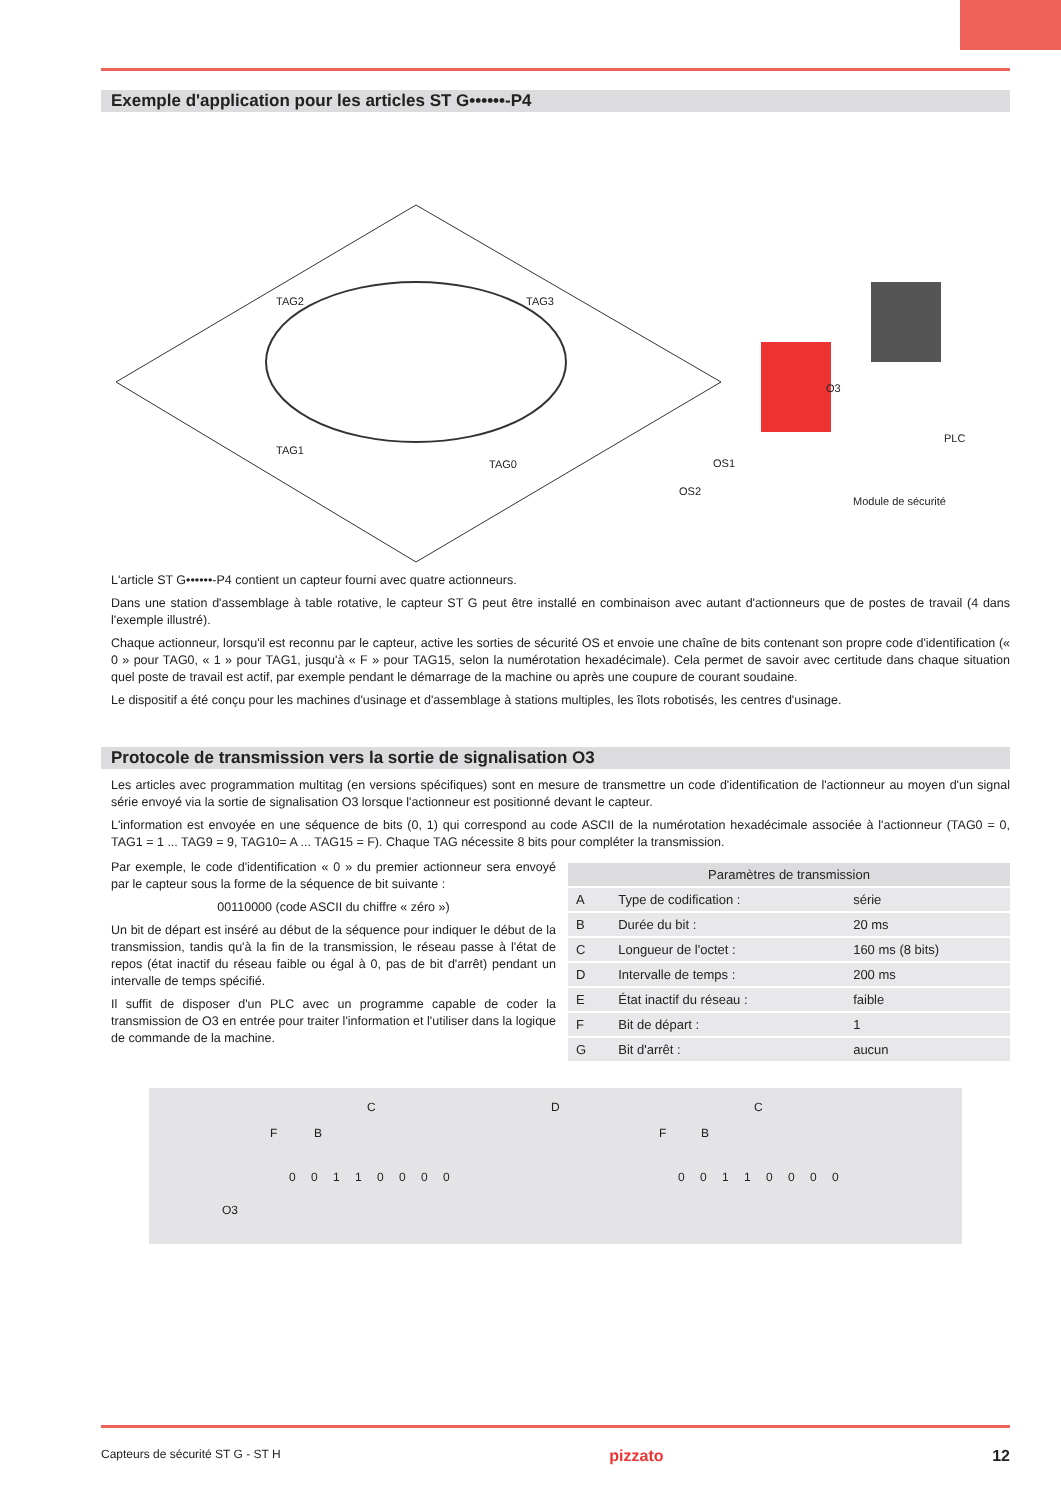Exemple d'application pour les articles ST G••••••-P4
TAG2 TAG3
TAG1
TAG0
O3
PLC
OS1
OS2
Module de sécurité
L'article ST G••••••-P4 contient un capteur fourni avec quatre actionneurs.
Dans une station d'assemblage à table rotative, le capteur ST G peut être installé en combinaison avec autant d'actionneurs que de postes de travail (4 dans l'exemple illustré).
Chaque actionneur, lorsqu'il est reconnu par le capteur, active les sorties de sécurité OS et envoie une chaîne de bits contenant son propre code d'identification (« 0 » pour TAG0, « 1 » pour TAG1, jusqu'à « F » pour TAG15, selon la numérotation hexadécimale). Cela permet de savoir avec certitude dans chaque situation quel poste de travail est actif, par exemple pendant le démarrage de la machine ou après une coupure de courant soudaine.
Le dispositif a été conçu pour les machines d'usinage et d'assemblage à stations multiples, les îlots robotisés, les centres d'usinage.
Protocole de transmission vers la sortie de signalisation O3
Les articles avec programmation multitag (en versions spécifiques) sont en mesure de transmettre un code d'identification de l'actionneur au moyen d'un signal série envoyé via la sortie de signalisation O3 lorsque l'actionneur est positionné devant le capteur.
L'information est envoyée en une séquence de bits (0, 1) qui correspond au code ASCII de la numérotation hexadécimale associée à l'actionneur (TAG0 = 0, TAG1 = 1 ... TAG9 = 9, TAG10= A ... TAG15 = F). Chaque TAG nécessite 8 bits pour compléter la transmission.
Par exemple, le code d'identification « 0 » du premier actionneur sera envoyé par le capteur sous la forme de la séquence de bit suivante :
00110000 (code ASCII du chiffre « zéro »)
Un bit de départ est inséré au début de la séquence pour indiquer le début de la transmission, tandis qu'à la fin de la transmission, le réseau passe à l'état de repos (état inactif du réseau faible ou égal à 0, pas de bit d'arrêt) pendant un intervalle de temps spécifié.
Il suffit de disposer d'un PLC avec un programme capable de coder la transmission de O3 en entrée pour traiter l'information et l'utiliser dans la logique de commande de la machine.
| Paramètres de transmission | | |
| --- | --- | --- |
| A | Type de codification : | série |
| B | Durée du bit : | 20 ms |
| C | Longueur de l'octet : | 160 ms (8 bits) |
| D | Intervalle de temps : | 200 ms |
| E | État inactif du réseau : | faible |
| F | Bit de départ : | 1 |
| G | Bit d'arrêt : | aucun |
C D C
F B F B
0 0 1 1 0 0 0 0 0 0 1 1 0 0 0 0
O3
Capteurs de sécurité ST G - ST H pizzato 12